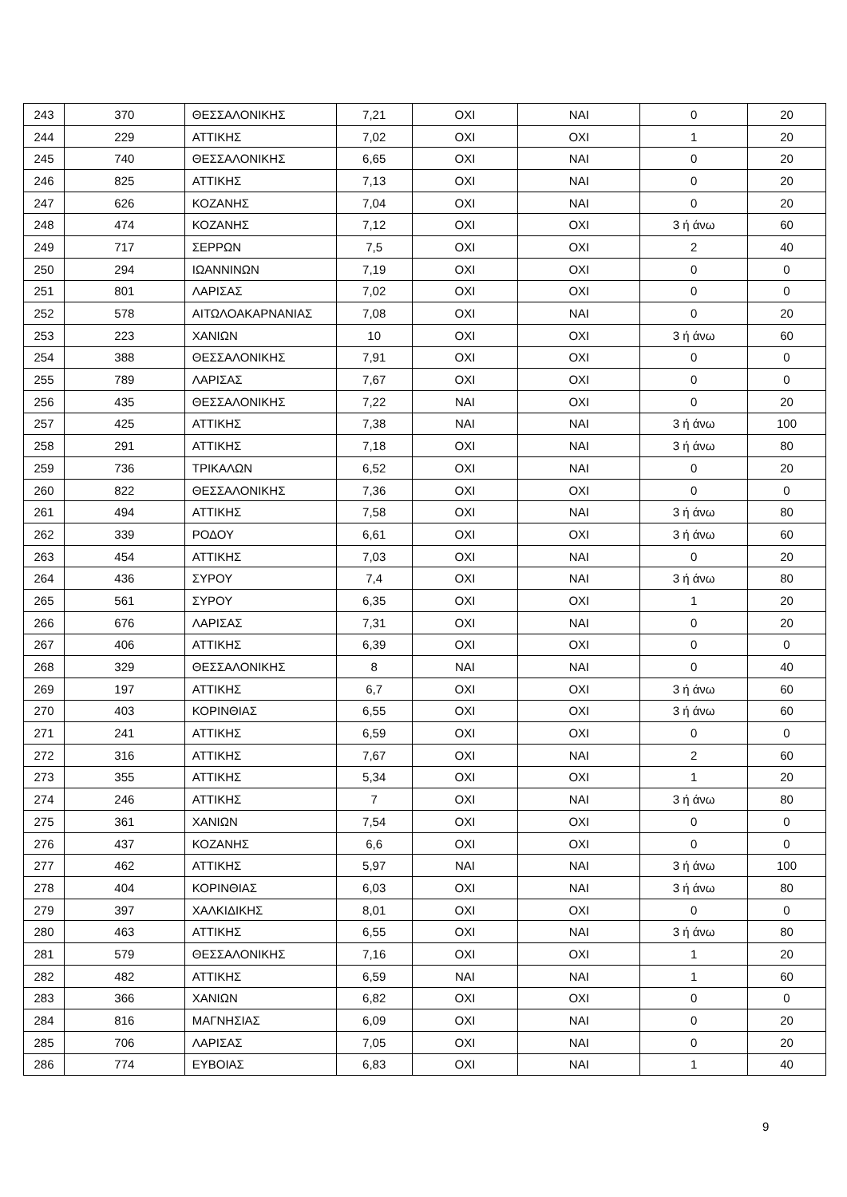| 243 | 370 | ΘΕΣΣΑΛΟΝΙΚΗΣ | 7,21 | ΟΧΙ | ΝΑΙ | 0 | 20 |
| 244 | 229 | ΑΤΤΙΚΗΣ | 7,02 | ΟΧΙ | ΟΧΙ | 1 | 20 |
| 245 | 740 | ΘΕΣΣΑΛΟΝΙΚΗΣ | 6,65 | ΟΧΙ | ΝΑΙ | 0 | 20 |
| 246 | 825 | ΑΤΤΙΚΗΣ | 7,13 | ΟΧΙ | ΝΑΙ | 0 | 20 |
| 247 | 626 | ΚΟΖΑΝΗΣ | 7,04 | ΟΧΙ | ΝΑΙ | 0 | 20 |
| 248 | 474 | ΚΟΖΑΝΗΣ | 7,12 | ΟΧΙ | ΟΧΙ | 3 ή άνω | 60 |
| 249 | 717 | ΣΕΡΡΩΝ | 7,5 | ΟΧΙ | ΟΧΙ | 2 | 40 |
| 250 | 294 | ΙΩΑΝΝΙΝΩΝ | 7,19 | ΟΧΙ | ΟΧΙ | 0 | 0 |
| 251 | 801 | ΛΑΡΙΣΑΣ | 7,02 | ΟΧΙ | ΟΧΙ | 0 | 0 |
| 252 | 578 | ΑΙΤΩΛΟΑΚΑΡΝΑΝΙΑΣ | 7,08 | ΟΧΙ | ΝΑΙ | 0 | 20 |
| 253 | 223 | ΧΑΝΙΩΝ | 10 | ΟΧΙ | ΟΧΙ | 3 ή άνω | 60 |
| 254 | 388 | ΘΕΣΣΑΛΟΝΙΚΗΣ | 7,91 | ΟΧΙ | ΟΧΙ | 0 | 0 |
| 255 | 789 | ΛΑΡΙΣΑΣ | 7,67 | ΟΧΙ | ΟΧΙ | 0 | 0 |
| 256 | 435 | ΘΕΣΣΑΛΟΝΙΚΗΣ | 7,22 | ΝΑΙ | ΟΧΙ | 0 | 20 |
| 257 | 425 | ΑΤΤΙΚΗΣ | 7,38 | ΝΑΙ | ΝΑΙ | 3 ή άνω | 100 |
| 258 | 291 | ΑΤΤΙΚΗΣ | 7,18 | ΟΧΙ | ΝΑΙ | 3 ή άνω | 80 |
| 259 | 736 | ΤΡΙΚΑΛΩΝ | 6,52 | ΟΧΙ | ΝΑΙ | 0 | 20 |
| 260 | 822 | ΘΕΣΣΑΛΟΝΙΚΗΣ | 7,36 | ΟΧΙ | ΟΧΙ | 0 | 0 |
| 261 | 494 | ΑΤΤΙΚΗΣ | 7,58 | ΟΧΙ | ΝΑΙ | 3 ή άνω | 80 |
| 262 | 339 | ΡΟΔΟΥ | 6,61 | ΟΧΙ | ΟΧΙ | 3 ή άνω | 60 |
| 263 | 454 | ΑΤΤΙΚΗΣ | 7,03 | ΟΧΙ | ΝΑΙ | 0 | 20 |
| 264 | 436 | ΣΥΡΟΥ | 7,4 | ΟΧΙ | ΝΑΙ | 3 ή άνω | 80 |
| 265 | 561 | ΣΥΡΟΥ | 6,35 | ΟΧΙ | ΟΧΙ | 1 | 20 |
| 266 | 676 | ΛΑΡΙΣΑΣ | 7,31 | ΟΧΙ | ΝΑΙ | 0 | 20 |
| 267 | 406 | ΑΤΤΙΚΗΣ | 6,39 | ΟΧΙ | ΟΧΙ | 0 | 0 |
| 268 | 329 | ΘΕΣΣΑΛΟΝΙΚΗΣ | 8 | ΝΑΙ | ΝΑΙ | 0 | 40 |
| 269 | 197 | ΑΤΤΙΚΗΣ | 6,7 | ΟΧΙ | ΟΧΙ | 3 ή άνω | 60 |
| 270 | 403 | ΚΟΡΙΝΘΙΑΣ | 6,55 | ΟΧΙ | ΟΧΙ | 3 ή άνω | 60 |
| 271 | 241 | ΑΤΤΙΚΗΣ | 6,59 | ΟΧΙ | ΟΧΙ | 0 | 0 |
| 272 | 316 | ΑΤΤΙΚΗΣ | 7,67 | ΟΧΙ | ΝΑΙ | 2 | 60 |
| 273 | 355 | ΑΤΤΙΚΗΣ | 5,34 | ΟΧΙ | ΟΧΙ | 1 | 20 |
| 274 | 246 | ΑΤΤΙΚΗΣ | 7 | ΟΧΙ | ΝΑΙ | 3 ή άνω | 80 |
| 275 | 361 | ΧΑΝΙΩΝ | 7,54 | ΟΧΙ | ΟΧΙ | 0 | 0 |
| 276 | 437 | ΚΟΖΑΝΗΣ | 6,6 | ΟΧΙ | ΟΧΙ | 0 | 0 |
| 277 | 462 | ΑΤΤΙΚΗΣ | 5,97 | ΝΑΙ | ΝΑΙ | 3 ή άνω | 100 |
| 278 | 404 | ΚΟΡΙΝΘΙΑΣ | 6,03 | ΟΧΙ | ΝΑΙ | 3 ή άνω | 80 |
| 279 | 397 | ΧΑΛΚΙΔΙΚΗΣ | 8,01 | ΟΧΙ | ΟΧΙ | 0 | 0 |
| 280 | 463 | ΑΤΤΙΚΗΣ | 6,55 | ΟΧΙ | ΝΑΙ | 3 ή άνω | 80 |
| 281 | 579 | ΘΕΣΣΑΛΟΝΙΚΗΣ | 7,16 | ΟΧΙ | ΟΧΙ | 1 | 20 |
| 282 | 482 | ΑΤΤΙΚΗΣ | 6,59 | ΝΑΙ | ΝΑΙ | 1 | 60 |
| 283 | 366 | ΧΑΝΙΩΝ | 6,82 | ΟΧΙ | ΟΧΙ | 0 | 0 |
| 284 | 816 | ΜΑΓΝΗΣΙΑΣ | 6,09 | ΟΧΙ | ΝΑΙ | 0 | 20 |
| 285 | 706 | ΛΑΡΙΣΑΣ | 7,05 | ΟΧΙ | ΝΑΙ | 0 | 20 |
| 286 | 774 | ΕΥΒΟΙΑΣ | 6,83 | ΟΧΙ | ΝΑΙ | 1 | 40 |
9